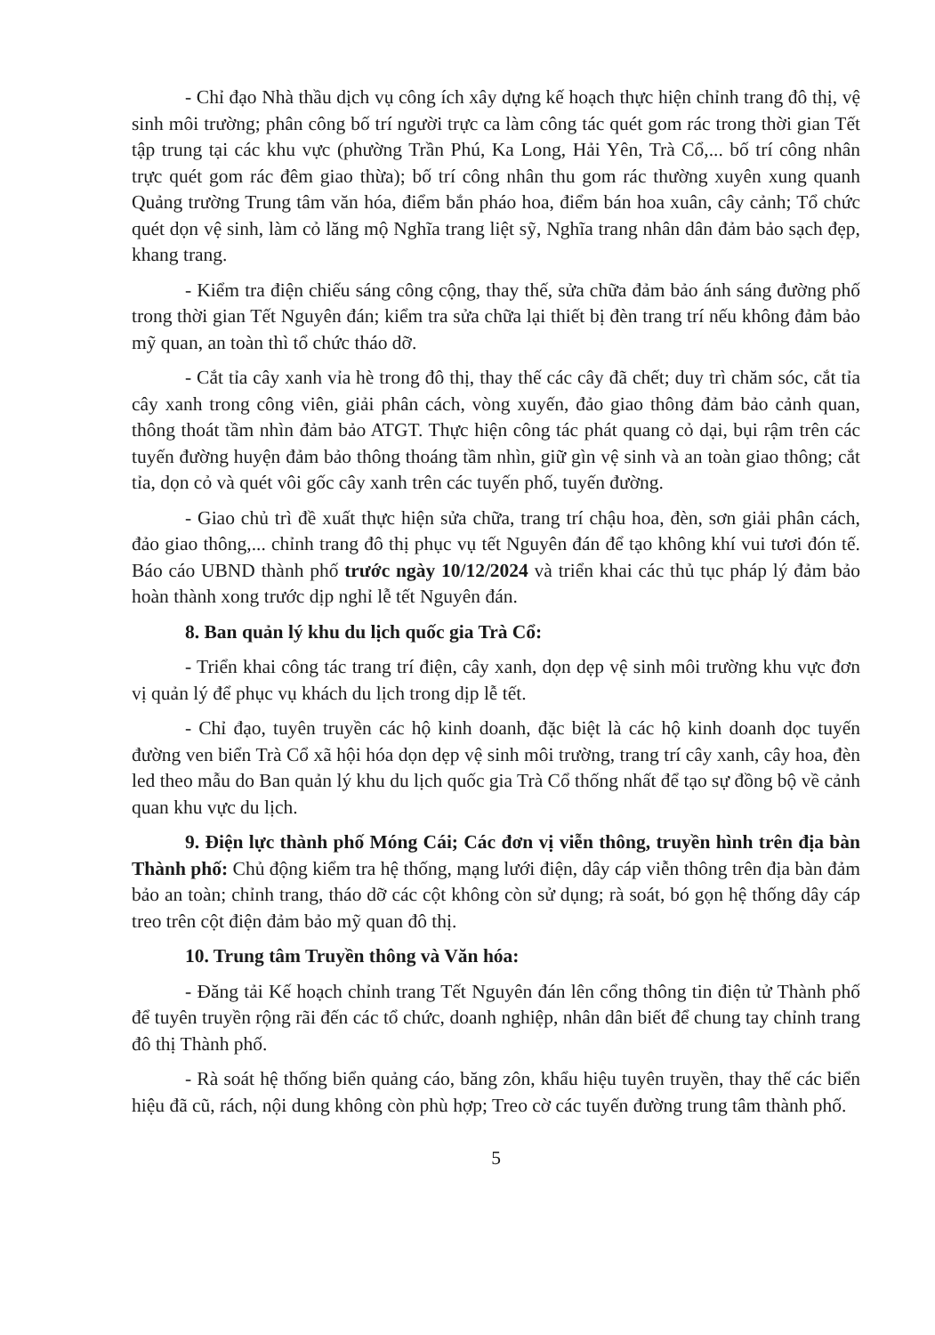- Chỉ đạo Nhà thầu dịch vụ công ích xây dựng kế hoạch thực hiện chỉnh trang đô thị, vệ sinh môi trường; phân công bố trí người trực ca làm công tác quét gom rác trong thời gian Tết tập trung tại các khu vực (phường Trần Phú, Ka Long, Hải Yên, Trà Cổ,... bố trí công nhân trực quét gom rác đêm giao thừa); bố trí công nhân thu gom rác thường xuyên xung quanh Quảng trường Trung tâm văn hóa, điểm bắn pháo hoa, điểm bán hoa xuân, cây cảnh; Tổ chức quét dọn vệ sinh, làm cỏ lăng mộ Nghĩa trang liệt sỹ, Nghĩa trang nhân dân đảm bảo sạch đẹp, khang trang.
- Kiểm tra điện chiếu sáng công cộng, thay thế, sửa chữa đảm bảo ánh sáng đường phố trong thời gian Tết Nguyên đán; kiểm tra sửa chữa lại thiết bị đèn trang trí nếu không đảm bảo mỹ quan, an toàn thì tổ chức tháo dỡ.
- Cắt tỉa cây xanh vỉa hè trong đô thị, thay thế các cây đã chết; duy trì chăm sóc, cắt tỉa cây xanh trong công viên, giải phân cách, vòng xuyến, đảo giao thông đảm bảo cảnh quan, thông thoát tầm nhìn đảm bảo ATGT. Thực hiện công tác phát quang cỏ dại, bụi rậm trên các tuyến đường huyện đảm bảo thông thoáng tầm nhìn, giữ gìn vệ sinh và an toàn giao thông; cắt tỉa, dọn cỏ và quét vôi gốc cây xanh trên các tuyến phố, tuyến đường.
- Giao chủ trì đề xuất thực hiện sửa chữa, trang trí chậu hoa, đèn, sơn giải phân cách, đảo giao thông,... chỉnh trang đô thị phục vụ tết Nguyên đán để tạo không khí vui tươi đón tế. Báo cáo UBND thành phố trước ngày 10/12/2024 và triển khai các thủ tục pháp lý đảm bảo hoàn thành xong trước dịp nghỉ lễ tết Nguyên đán.
8. Ban quản lý khu du lịch quốc gia Trà Cổ:
- Triển khai công tác trang trí điện, cây xanh, dọn dẹp vệ sinh môi trường khu vực đơn vị quản lý để phục vụ khách du lịch trong dịp lễ tết.
- Chỉ đạo, tuyên truyền các hộ kinh doanh, đặc biệt là các hộ kinh doanh dọc tuyến đường ven biển Trà Cổ xã hội hóa dọn dẹp vệ sinh môi trường, trang trí cây xanh, cây hoa, đèn led theo mẫu do Ban quản lý khu du lịch quốc gia Trà Cổ thống nhất để tạo sự đồng bộ về cảnh quan khu vực du lịch.
9. Điện lực thành phố Móng Cái; Các đơn vị viễn thông, truyền hình trên địa bàn Thành phố: Chủ động kiểm tra hệ thống, mạng lưới điện, dây cáp viễn thông trên địa bàn đảm bảo an toàn; chỉnh trang, tháo dỡ các cột không còn sử dụng; rà soát, bó gọn hệ thống dây cáp treo trên cột điện đảm bảo mỹ quan đô thị.
10. Trung tâm Truyền thông và Văn hóa:
- Đăng tải Kế hoạch chỉnh trang Tết Nguyên đán lên cổng thông tin điện tử Thành phố để tuyên truyền rộng rãi đến các tổ chức, doanh nghiệp, nhân dân biết để chung tay chỉnh trang đô thị Thành phố.
- Rà soát hệ thống biển quảng cáo, băng zôn, khẩu hiệu tuyên truyền, thay thế các biển hiệu đã cũ, rách, nội dung không còn phù hợp; Treo cờ các tuyến đường trung tâm thành phố.
5